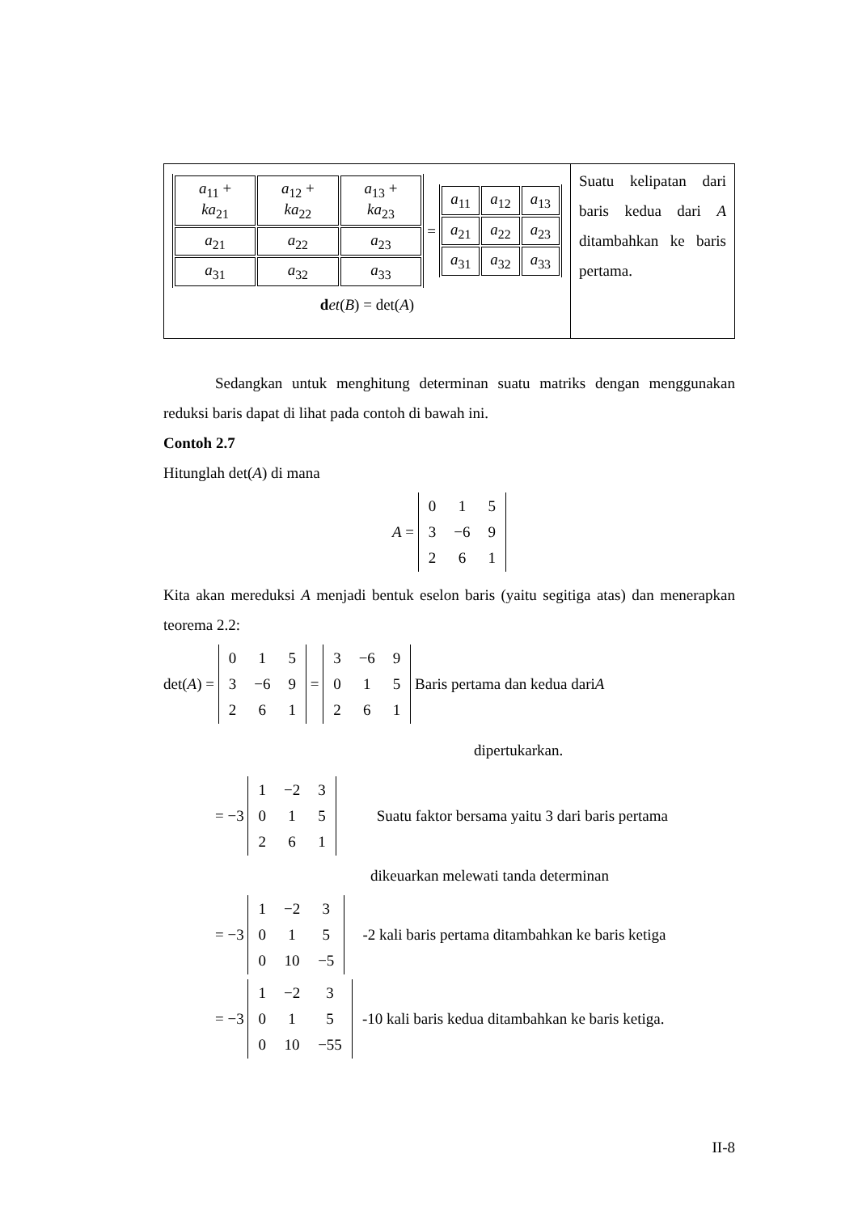| / a<sub>11</sub> + ka<sub>21</sub> / a<sub>12</sub> + ka<sub>22</sub> / a<sub>13</sub> + ka<sub>23</sub> / / a<sub>21</sub> / a<sub>22</sub> / a<sub>23</sub> / / a<sub>31</sub> / a<sub>32</sub> / a<sub>33</sub> / = / a<sub>11</sub> / a<sub>12</sub> / a<sub>13</sub> / / a<sub>21</sub> / a<sub>22</sub> / a<sub>23</sub> / / a<sub>31</sub> / a<sub>32</sub> / a<sub>33</sub> / d et ( B ) = det( A ) | Suatu kelipatan dari baris kedua dari A ditambahkan ke baris pertama. |
Sedangkan untuk menghitung determinan suatu matriks dengan menggunakan reduksi baris dapat di lihat pada contoh di bawah ini.
Contoh 2.7
Hitunglah det(A) di mana
A =
| 0 | 1 | 5 |
| 3 | −6 | 9 |
| 2 | 6 | 1 |
Kita akan mereduksi A menjadi bentuk eselon baris (yaitu segitiga atas) dan menerapkan teorema 2.2:
det(A) =
| 0 | 1 | 5 |
| 3 | −6 | 9 |
| 2 | 6 | 1 |
=
| 3 | −6 | 9 |
| 0 | 1 | 5 |
| 2 | 6 | 1 |
Baris pertama dan kedua dari A
dipertukarkan.
= −3
| 1 | −2 | 3 |
| 0 | 1 | 5 |
| 2 | 6 | 1 |
Suatu faktor bersama yaitu 3 dari baris pertama
dikeuarkan melewati tanda determinan
= −3
| 1 | −2 | 3 |
| 0 | 1 | 5 |
| 0 | 10 | −5 |
-2 kali baris pertama ditambahkan ke baris ketiga
= −3
| 1 | −2 | 3 |
| 0 | 1 | 5 |
| 0 | 10 | −55 |
-10 kali baris kedua ditambahkan ke baris ketiga.
II-8